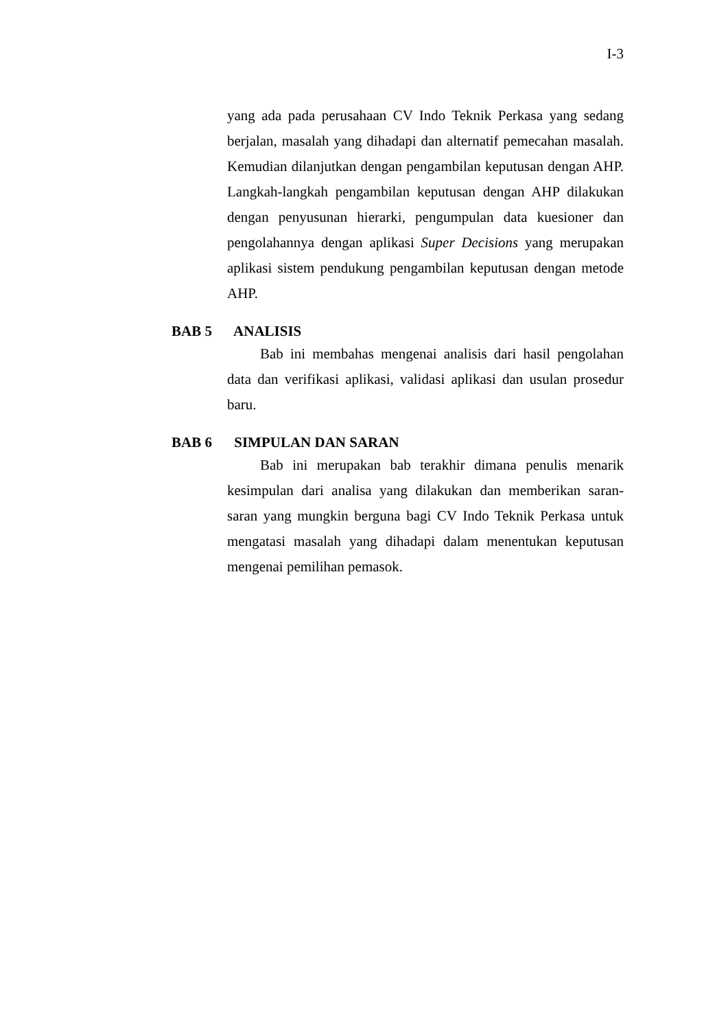I-3
yang ada pada perusahaan CV Indo Teknik Perkasa yang sedang berjalan, masalah yang dihadapi dan alternatif pemecahan masalah. Kemudian dilanjutkan dengan pengambilan keputusan dengan AHP. Langkah-langkah pengambilan keputusan dengan AHP dilakukan dengan penyusunan hierarki, pengumpulan data kuesioner dan pengolahannya dengan aplikasi Super Decisions yang merupakan aplikasi sistem pendukung pengambilan keputusan dengan metode AHP.
BAB 5 ANALISIS
Bab ini membahas mengenai analisis dari hasil pengolahan data dan verifikasi aplikasi, validasi aplikasi dan usulan prosedur baru.
BAB 6 SIMPULAN DAN SARAN
Bab ini merupakan bab terakhir dimana penulis menarik kesimpulan dari analisa yang dilakukan dan memberikan saran-saran yang mungkin berguna bagi CV Indo Teknik Perkasa untuk mengatasi masalah yang dihadapi dalam menentukan keputusan mengenai pemilihan pemasok.